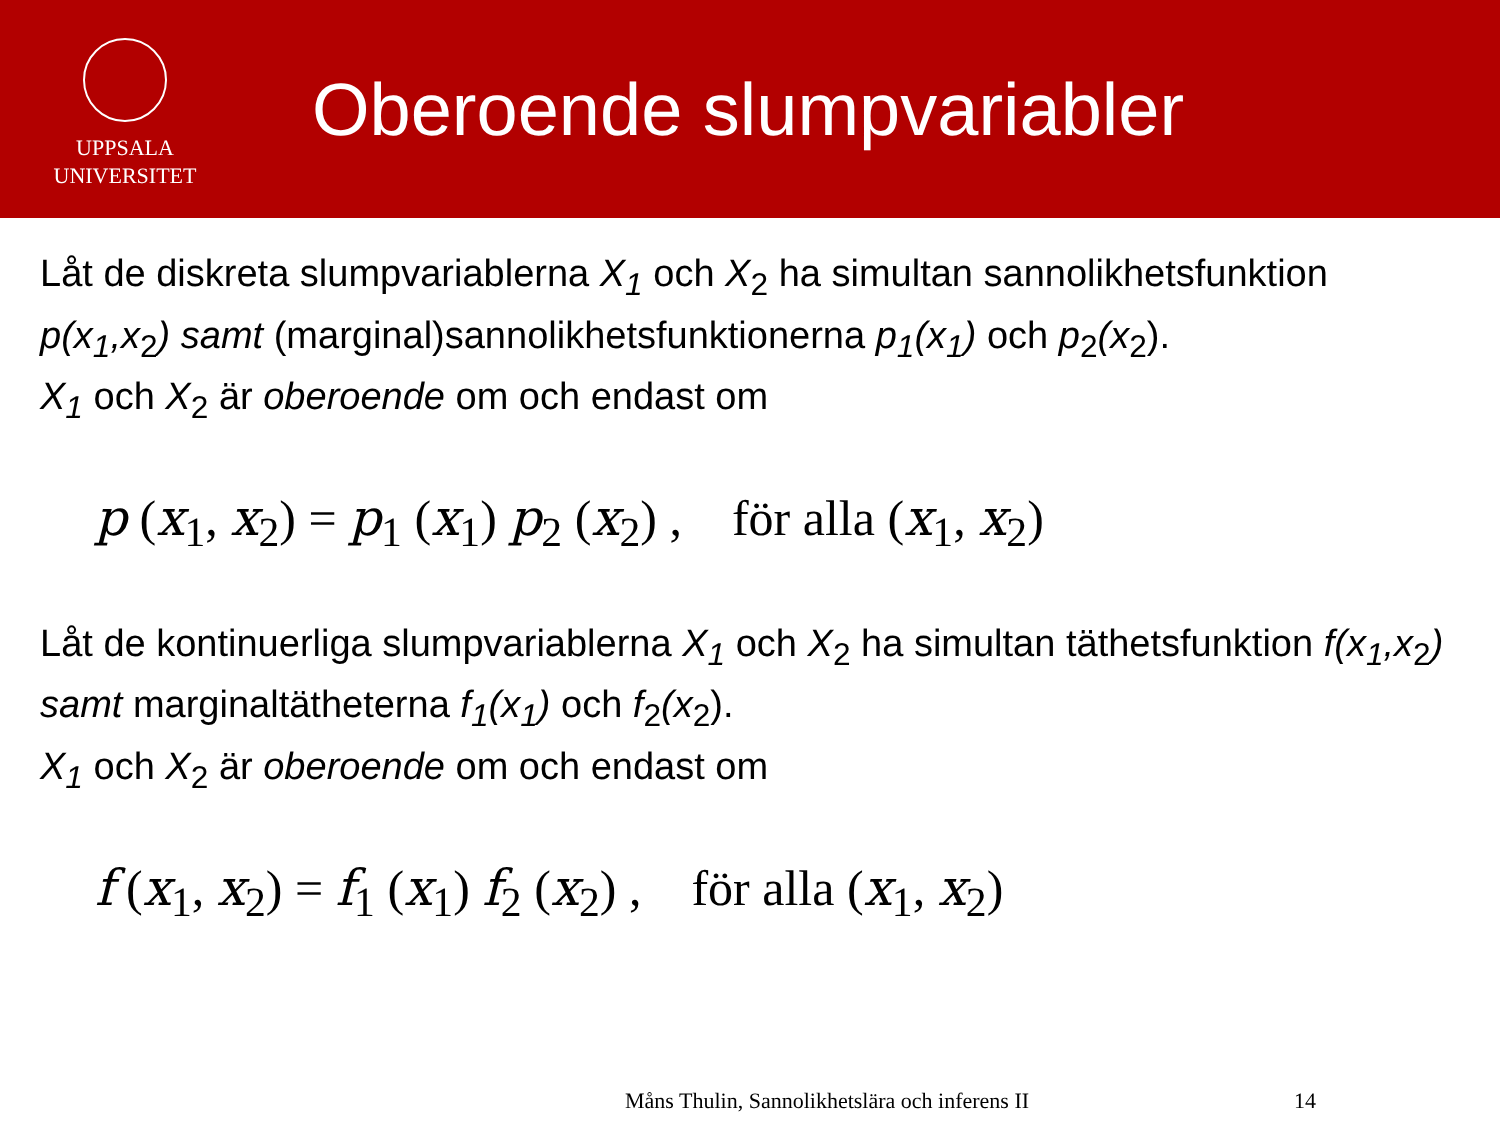UPPSALA
UNIVERSITET
Oberoende slumpvariabler
Låt de diskreta slumpvariablerna X<sub>1</sub> och X<sub>2</sub> ha simultan sannolikhetsfunktion p(x<sub>1</sub>,x<sub>2</sub>) samt (marginal)sannolikhetsfunktionerna p<sub>1</sub>(x<sub>1</sub>) och p<sub>2</sub>(x<sub>2</sub>).
X<sub>1</sub> och X<sub>2</sub> är oberoende om och endast om
p (x<sub>1</sub>, x<sub>2</sub>) = p<sub>1</sub> (x<sub>1</sub>) p<sub>2</sub> (x<sub>2</sub>) , för alla (x<sub>1</sub>, x<sub>2</sub>)
Låt de kontinuerliga slumpvariablerna X<sub>1</sub> och X<sub>2</sub> ha simultan täthetsfunktion f(x<sub>1</sub>,x<sub>2</sub>) samt marginaltätheterna f<sub>1</sub>(x<sub>1</sub>) och f<sub>2</sub>(x<sub>2</sub>).
X<sub>1</sub> och X<sub>2</sub> är oberoende om och endast om
f (x<sub>1</sub>, x<sub>2</sub>) = f<sub>1</sub> (x<sub>1</sub>) f<sub>2</sub> (x<sub>2</sub>) , för alla (x<sub>1</sub>, x<sub>2</sub>)
Måns Thulin, Sannolikhetslära och inferens II 14